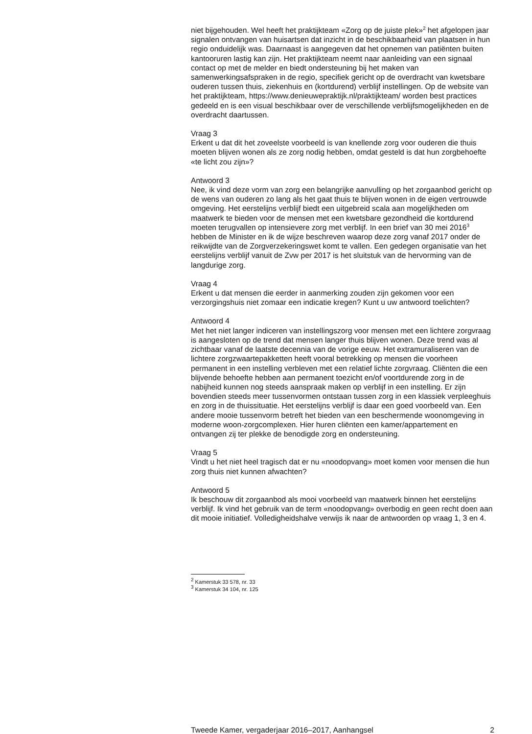niet bijgehouden. Wel heeft het praktijkteam «Zorg op de juiste plek»<sup>2</sup> het afgelopen jaar signalen ontvangen van huisartsen dat inzicht in de beschik­baarheid van plaatsen in hun regio onduidelijk was. Daarnaast is aangegeven dat het opnemen van patiënten buiten kantooruren lastig kan zijn. Het praktijkteam neemt naar aanleiding van een signaal contact op met de melder en biedt ondersteuning bij het maken van samenwerkingsafspraken in de regio, specifiek gericht op de overdracht van kwetsbare ouderen tussen thuis, ziekenhuis en (kortdurend) verblijf instellingen. Op de website van het praktijkteam, https://www.denieuwepraktijk.nl/praktijkteam/ worden best practices gedeeld en is een visual beschikbaar over de verschillende verblijfsmogelijkheden en de overdracht daartussen.
Vraag 3
Erkent u dat dit het zoveelste voorbeeld is van knellende zorg voor ouderen die thuis moeten blijven wonen als ze zorg nodig hebben, omdat gesteld is dat hun zorgbehoefte «te licht zou zijn»?
Antwoord 3
Nee, ik vind deze vorm van zorg een belangrijke aanvulling op het zorgaan­bod gericht op de wens van ouderen zo lang als het gaat thuis te blijven wonen in de eigen vertrouwde omgeving. Het eerstelijns verblijf biedt een uitgebreid scala aan mogelijkheden om maatwerk te bieden voor de mensen met een kwetsbare gezondheid die kortdurend moeten terugvallen op intensievere zorg met verblijf. In een brief van 30 mei 2016<sup>3</sup> hebben de Minister en ik de wijze beschreven waarop deze zorg vanaf 2017 onder de reikwijdte van de Zorgverzekeringswet komt te vallen. Een gedegen organisa­tie van het eerstelijns verblijf vanuit de Zvw per 2017 is het sluitstuk van de hervorming van de langdurige zorg.
Vraag 4
Erkent u dat mensen die eerder in aanmerking zouden zijn gekomen voor een verzorgingshuis niet zomaar een indicatie kregen? Kunt u uw antwoord toelichten?
Antwoord 4
Met het niet langer indiceren van instellingszorg voor mensen met een lichtere zorgvraag is aangesloten op de trend dat mensen langer thuis blijven wonen. Deze trend was al zichtbaar vanaf de laatste decennia van de vorige eeuw. Het extramuraliseren van de lichtere zorgzwaartepakketten heeft vooral betrekking op mensen die voorheen permanent in een instelling verbleven met een relatief lichte zorgvraag. Cliënten die een blijvende behoefte hebben aan permanent toezicht en/of voortdurende zorg in de nabijheid kunnen nog steeds aanspraak maken op verblijf in een instelling. Er zijn bovendien steeds meer tussenvormen ontstaan tussen zorg in een klassiek verpleeghuis en zorg in de thuissituatie. Het eerstelijns verblijf is daar een goed voorbeeld van. Een andere mooie tussenvorm betreft het bieden van een beschermende woonomgeving in moderne woon-zorgcomplexen. Hier huren cliënten een kamer/appartement en ontvangen zij ter plekke de benodigde zorg en ondersteuning.
Vraag 5
Vindt u het niet heel tragisch dat er nu «noodopvang» moet komen voor mensen die hun zorg thuis niet kunnen afwachten?
Antwoord 5
Ik beschouw dit zorgaanbod als mooi voorbeeld van maatwerk binnen het eerstelijns verblijf. Ik vind het gebruik van de term «noodopvang» overbodig en geen recht doen aan dit mooie initiatief. Volledigheidshalve verwijs ik naar de antwoorden op vraag 1, 3 en 4.
<sup>2</sup> Kamerstuk 33 578, nr. 33
<sup>3</sup> Kamerstuk 34 104, nr. 125
Tweede Kamer, vergaderjaar 2016–2017, Aanhangsel 2